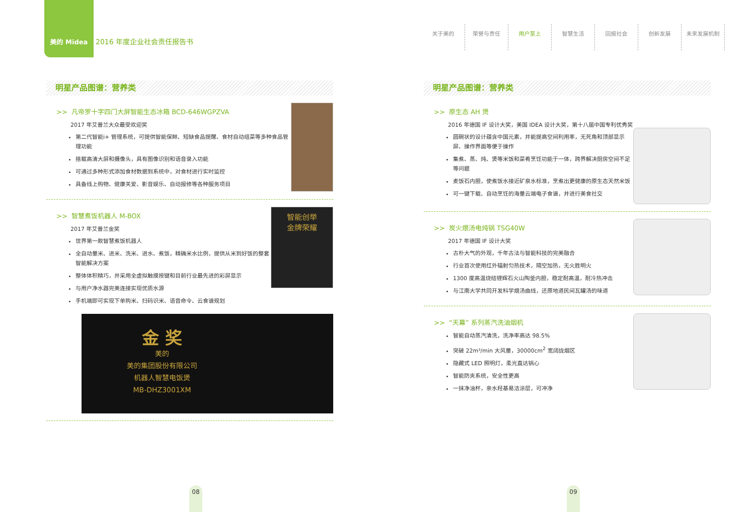美的 Midea 2016 年度企业社会责任报告书
关于美的 荣誉与责任 用户至上 智慧生活 回报社会 创新发展 未来发展机制
明星产品图谱：营养类
>> 凡帝罗十字四门大屏智能生态冰箱 BCD-646WGPZVA
2017 年艾普兰大众最受欢迎奖
第二代智能i+ 管理系统，可提供智能保鲜、短缺食品提醒、食材自动组菜等多种食品管理功能
搭载高清大屏和摄像头，具有图像识别和语音录入功能
可通过多种形式添加食材数据到系统中，对食材进行实时监控
具备线上购物、健康关爱、影音娱乐、自动报修等各种服务项目
>> 智慧煮饭机器人 M-BOX
2017 年艾普兰金奖
世界第一款智慧煮饭机器人
全自动量米、进米、洗米、进水、煮饭，精确米水比例，提供从米到好饭的整套智能解决方案
整体体积精巧，并采用全虚拟触摸按键和目前行业最先进的彩屏显示
与用户净水器完美连接实现优质水源
手机端即可实现下单购米、扫码识米、语音命令、云食谱规划
智能创举
金牌荣耀
金 奖
美的
美的集团股份有限公司
机器人智慧电饭煲
MB-DHZ3001XM
明星产品图谱：营养类
>> 原生态 AH 煲
2016 年德国 IF 设计大奖，美国 IDEA 设计大奖，第十八届中国专利优秀奖
圆碗状的设计蕴含中国元素，并能提高空间利用率，无死角和顶部显示屏、操作界面等便于操作
集煮、蒸、炖、煲等米饭和菜肴烹饪功能于一体，跨界解决厨房空间不足等问题
麦饭石内胆，使煮饭水接近矿泉水标准，烹煮出更健康的原生态天然米饭
可一键下载、自动烹饪的海量云端电子食谱，并进行美食社交
>> 炭火煨汤电炖锅 TSG40W
2017 年德国 IF 设计大奖
古朴大气的外观，千年古法与智能科技的完美融合
行业首次使用红外辐射匀热技术，隔空加热，无火胜明火
1300 度高温烧结锂辉石火山陶釜内胆，稳定耐高温，耐冷热冲击
与江南大学共同开发科学煨汤曲线，还原地道民间瓦罐汤的味道
>> “天幕” 系列蒸汽洗油烟机
智能自动蒸汽清洗，洗净率高达 98.5%
突破 22m³/min 大风量，30000cm<sup>2</sup> 宽阔拢烟区
隐藏式 LED 照明灯，柔光直达锅心
智能防夹系统，安全性更高
一抹净油杯，亲水羟基易洁涂层，可冲净
08 09